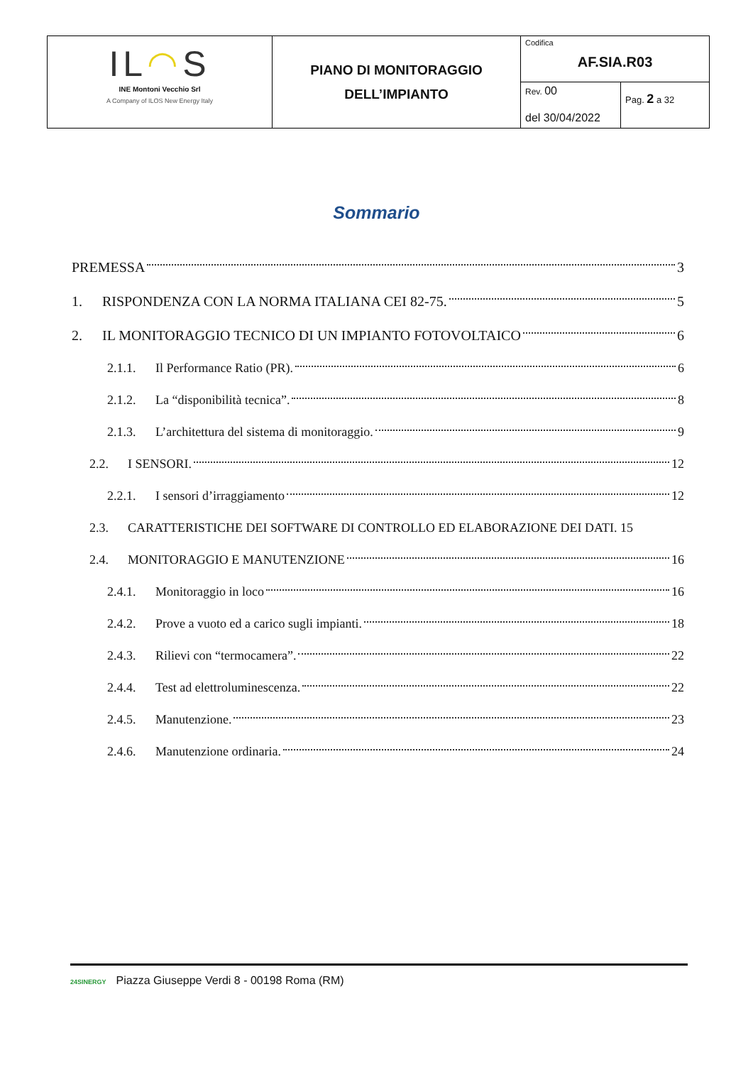| IL ◠ S INE Montoni Vecchio Srl A Company of ILOS New Energy Italy | PIANO DI MONITORAGGIO DELL’IMPIANTO | Codifica AF.SIA.R03 | |
| | | Rev. 00 del 30/04/2022 | Pag. 2 a 32 |
Sommario
PREMESSA 3
1. RISPONDENZA CON LA NORMA ITALIANA CEI 82-75. 5
2. IL MONITORAGGIO TECNICO DI UN IMPIANTO FOTOVOLTAICO 6
2.1.1. Il Performance Ratio (PR). 6
2.1.2. La “disponibilità tecnica”. 8
2.1.3. L’architettura del sistema di monitoraggio. 9
2.2. I SENSORI. 12
2.2.1. I sensori d’irraggiamento 12
2.3. CARATTERISTICHE DEI SOFTWARE DI CONTROLLO ED ELABORAZIONE DEI DATI. 15
2.4. MONITORAGGIO E MANUTENZIONE 16
2.4.1. Monitoraggio in loco 16
2.4.2. Prove a vuoto ed a carico sugli impianti. 18
2.4.3. Rilievi con “termocamera”. 22
2.4.4. Test ad elettroluminescenza. 22
2.4.5. Manutenzione. 23
2.4.6. Manutenzione ordinaria. 24
24SINERGY Piazza Giuseppe Verdi 8 - 00198 Roma (RM)